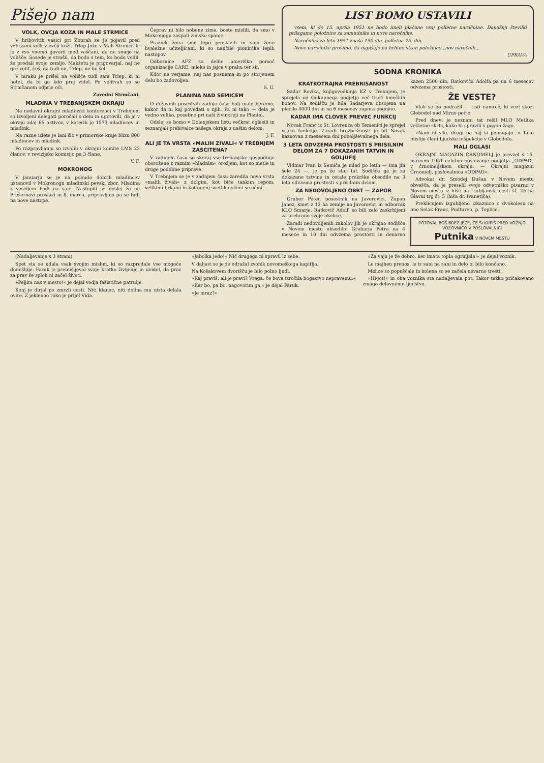Pišejo nam
VOLK, OVCJA KOZA IN MALE STRMICE
V hribovitih vasici pri Zburah se je pojavil pred volitvami volk v ovčji koži. Trlep Jože v Mali Strmici, ki je z vso vnemo govoril med vaščani, da ne smejo na volišče. Sosede je strašil, da bodo s tem, ko bodo volili, že prodali svojo zemljo. Makšetu je prigovarjal, naj ne gre volit, češ, da tudi on, Trlep, ne bo šel.
V mraku je prišel na volišče tudi sam Trlep, ki ni hotel, da bi ga kdo prej videl. Po volitvah so se Strmčanom odprle oči.
Zavedni Strmčani.
MLADINA V TREBANJSKEM OKRAJU
Na nedavni okrajni mladinski konferenci v Trebnjem so izvoljeni delegati poročali o delu in ugotovili, da je v okraju zdaj 65 aktivov, v katerih je 1573 mladincev in mladink.
Na razne izlete je lani šlo v primorske kraje blizu 800 mladincev in mladink.
Po razpravljanju so izvolili v okrajni komite LMS 23 članov, v revizijsko komisijo pa 3 člane.
V. F.
MOKRONOG
V januarju se je na pobudo dobrih mladincev ustanovil v Mokronogu mladinski pevski zbor. Mladina z veseljem hodi na vaje. Nastopili so doslej že na Prešernovi proslavi in 8. marca, pripravljajo pa se tudi na nove nastope.
Čeprav ni bilo nobene zime, boste mislili, da smo v Mokronogu zaspali zimsko spanje.
Praznik žena smo lepo proslavili in smo žene hvaležne učiteljicam, ki so naučile pionirčke lepih nastopov.
Odbornice AFZ so delile ameriško pomoč organizacije CARE: mleko in jajca v prahu ter sir.
Kdor ne verjame, naj nas posnema in po storjenem delu bo zadovoljen.
S. U.
PLANINA NAD SEMICEM
O državnih posestvih zadnje čase bolj malo beremo, kakor da ni kaj povedati o njih. Pa ni tako — dela je vedno veliko, posebno pri naši živinoreji na Planini.
Odslej se bomo v Dolenjskem listu večkrat oglasili in seznanjali prebivalce našega okraja z našim delom.
J. F.
ALI JE TA VRSTA »MALIH ZIVALI« V TREBNJEM ZASCITENA?
V zadnjem času so skoraj vse trebanjske gospodinje oborožene z raznim »hladnim« orožjem, kot so metle in druge podobne priprave.
V Trebnjem se je v zadnjem času zaredila nova vrsta »malih živali« z dolgim, kot biče tankim repom, velikimi brkami in kot ogenj svetlikajočimi se očmi.
LIST BOMO USTAVILI
vsem, ki do 15. aprila 1951 ne bodo imeli plačane vsaj polletne naročnine. Današnji številki prilagamo položnice za zamudnike in nove naročnike.
Naročnina za leto 1951 znaša 150 din, polletna 75. din.
Nove naročnike prosimo, da napišejo na hrbtno stran položnice „nov naročnik.„
UPRAVA
SODNA KRONIKA
KRATKOTRAJNA PREBRISANOST
Sadar Rozika, knjigovodkinja KZ v Trebnjem, je sprejela od Odkupnega podjetja več tisoč kmečkih bonov. Na sodišču je bila Sadarjeva obsojena na plačilo 4000 din in na 6 mesecev zapora pogojno.
KADAR IMA CLOVEK PREVEC FUNKCIJ
Novak Franc iz St. Lovrenca ob Temenici je sprejel vsako funkcijo. Zaradi brezbrižnosti je bil Novak kaznovan z mesecem dni poboljševalnega dela.
3 LETA ODVZEMA PROSTOSTI S PRISILNIM DELOM ZA 7 DOKAZANIH TATVIN IN GOLJUFIJ
Vidmar Ivan iz Semiča je mlad po letih — ima jih šele 24 —, je pa že star tat. Sodišče ga je za dokazane tatvine in ostale prekrške obsodilo na 3 leta odvzema prostosti s prisilnim delom.
ZA NEDOVOLJENO OBRT — ZAPOR
Gruber Peter, posestnik na Javorovici, Župan Janez, kmet z 12 ha zemlje na Javorovici in odbornik KLO Smarje, Ratkovič Adolf, so bili zelo zaskrbljeni za prehrano svoje okolice.
Zaradi nedovoljenih zakolov jih je okrajno sodišče v Novem mestu obsodilo: Grubarja Petra na 4 mesece in 10 dni odvzema prostosti in denarno kazen 2500 din, Ratkoviča Adolfa pa na 6 mesecev odvzema prostosti.
ŽE VESTE?
Vlak se bo podražil — tisti namreč, ki vozi skozi Globodol nad Mirno pečjo.
Pred dnevi je neznani tat rešil MLO Metlika večletne skrbi, kako bi spravili v pogon žago.
»Nam ni sile, drugi pa naj si pomagajo...« Tako mislijo člani Ljudske inšpekcije v Globodolu.
MALI OGLASI
OKRAJNI MAGAZIN ČRNOMELJ je prevzel s 15. marcem 1951 celotno poslovanje podjetja „ODPAD„ v črnomeljskem okraju. — Okrajni magazin Črnomelj, poslovalnica »ODPAD«.
Advokat dr. Smodej Dušan v Novem mestu obvešča, da je preselil svojo odvetniško pisarno v Novem mestu iz hiše na Ljubljanski cesti št. 25 na Glavni trg št. 5 (hiša dr. Ivanetiča).
Preklicujem izgubljeno izkaznico o dvokolesu na ime Selak Franc, Podturen, p. Toplice.
POTOVAL BOŠ BREZ JEZE, ČE SI KUPIŠ PRED VOŽNJO VOZOVNICO V POSLOVALNICI
Putnika V NOVEM MESTU
(Nadaljevanje s 3 strani)
Spet sta se udala vsak svojim mislim, ki so razpredale vse mogoče domišljije. Faruk je premišljeval svoje kratko življenje in uvidel, da prav za prav še sploh ni začel živeti.
»Peljita nas v mesto!« je dejal vodja fašistične patrulje.
Konj je dirjal po zmrzli cesti. Niti klanec, niti dolina mu nista delala ovire. Z jeklenoo roko je prijel Vida.
»Jabolka jedo!« Nič drugega ni spravil iz sebe.
V daljavi se je že odražal zvonik novomeškega kapitlja.
Na Košakovem dvorišču je bilo polno ljudi.
»Kaj praviš, ali je pravi? Vraga, če bova izročila bogastvo nepravemu.«
»Kar bo, pa bo, nagovorim ga,« je dejal Faruk.
»Je mraz?«
»Za vaju je že dobro, ker imata topla ogrinjala!« je dejal voznik.
Le majhen prenos, le iz sani na sani in delo bi bilo končano.
Mišice so popuščale in kolena so se začela nevarno tresti.
»Hi-jot!« in oba voznika sta nadaljevala pot. Takor težko pričakovano zmago delovnemu ljudstvu.